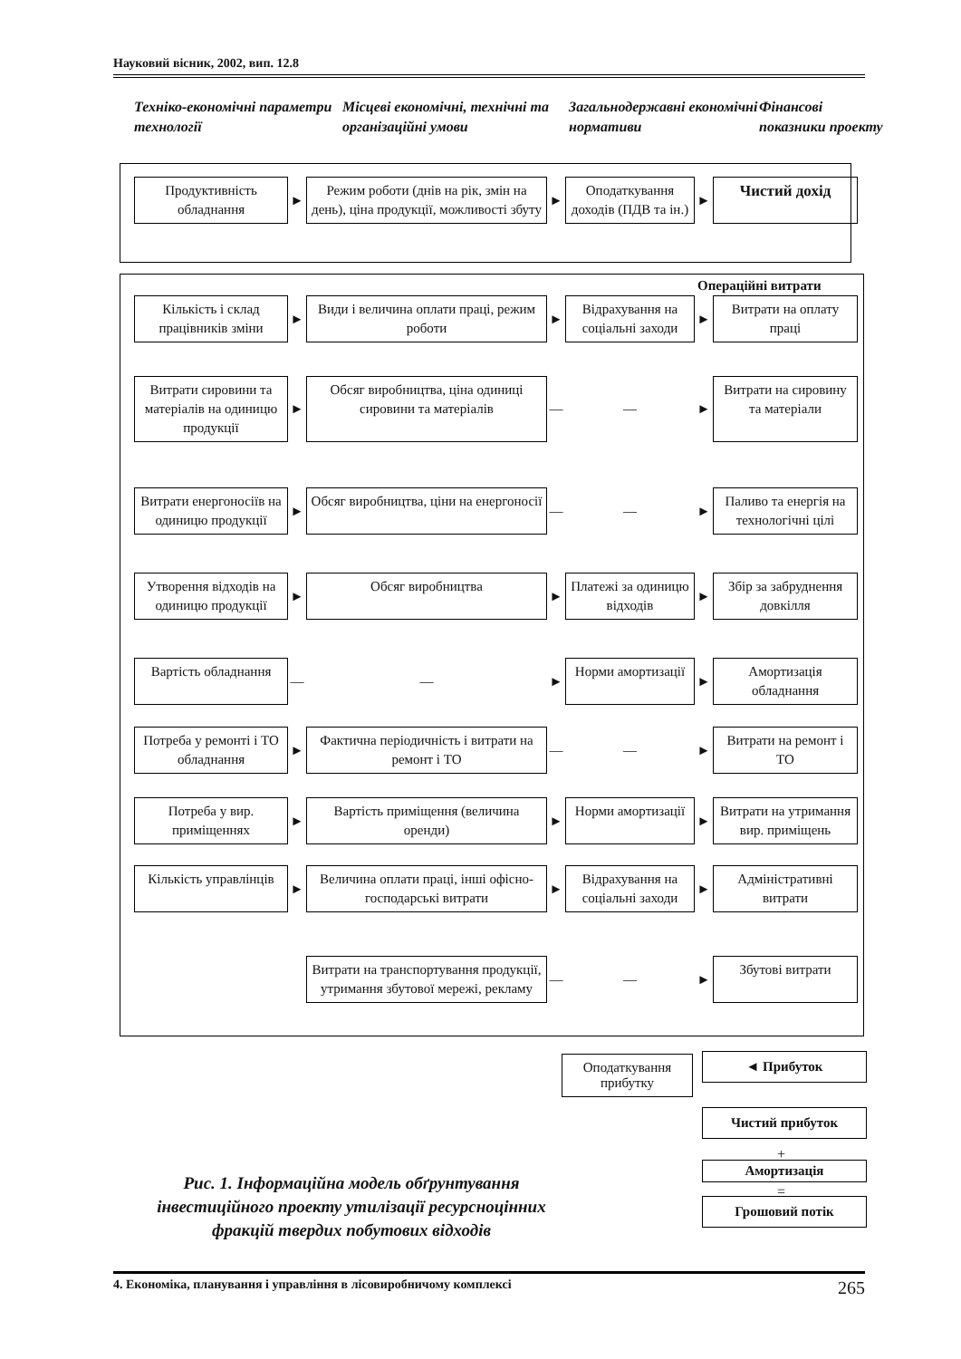Науковий вісник, 2002, вип. 12.8
Техніко-економічні параметри технології
Місцеві економічні, технічні та організаційні умови
Загальнодержавні економічні нормативи
Фінансові показники проекту
Продуктивність обладнання
►
Режим роботи (днів на рік, змін на день), ціна продукції, можливості збуту
►
Оподаткування доходів (ПДВ та ін.)
►
Чистий дохід
Операційні витрати
Кількість і склад працівників зміни
►
Види і величина оплати праці, режим роботи
►
Відрахування на соціальні заходи
►
Витрати на оплату праці
Витрати сировини та матеріалів на одиницю продукції
►
Обсяг виробництва, ціна одиниці сировини та матеріалів
—
—
►
Витрати на сировину та матеріали
Витрати енергоносіїв на одиницю продукції
►
Обсяг виробництва, ціни на енергоносії
—
—
►
Паливо та енергія на технологічні цілі
Утворення відходів на одиницю продукції
►
Обсяг виробництва
►
Платежі за одиницю відходів
►
Збір за забруднення довкілля
Вартість обладнання
—
—
►
Норми амортизації
►
Амортизація обладнання
Потреба у ремонті і ТО обладнання
►
Фактична періодичність і витрати на ремонт і ТО
—
—
►
Витрати на ремонт і ТО
Потреба у вир. приміщеннях
►
Вартість приміщення (величина оренди)
►
Норми амортизації
►
Витрати на утримання вир. приміщень
Кількість управлінців
►
Величина оплати праці, інші офісно-господарські витрати
►
Відрахування на соціальні заходи
►
Адміністративні витрати
Витрати на транспортування продукції, утримання збутової мережі, рекламу
—
—
►
Збутові витрати
Оподаткування прибутку
◄ Прибуток
Чистий прибуток
+
Амортизація
=
Грошовий потік
Рис. 1. Інформаційна модель обґрунтування інвестиційного проекту утилізації ресурсноцінних фракцій твердих побутових відходів
4. Економіка, планування і управління в лісовиробничому комплексі 265